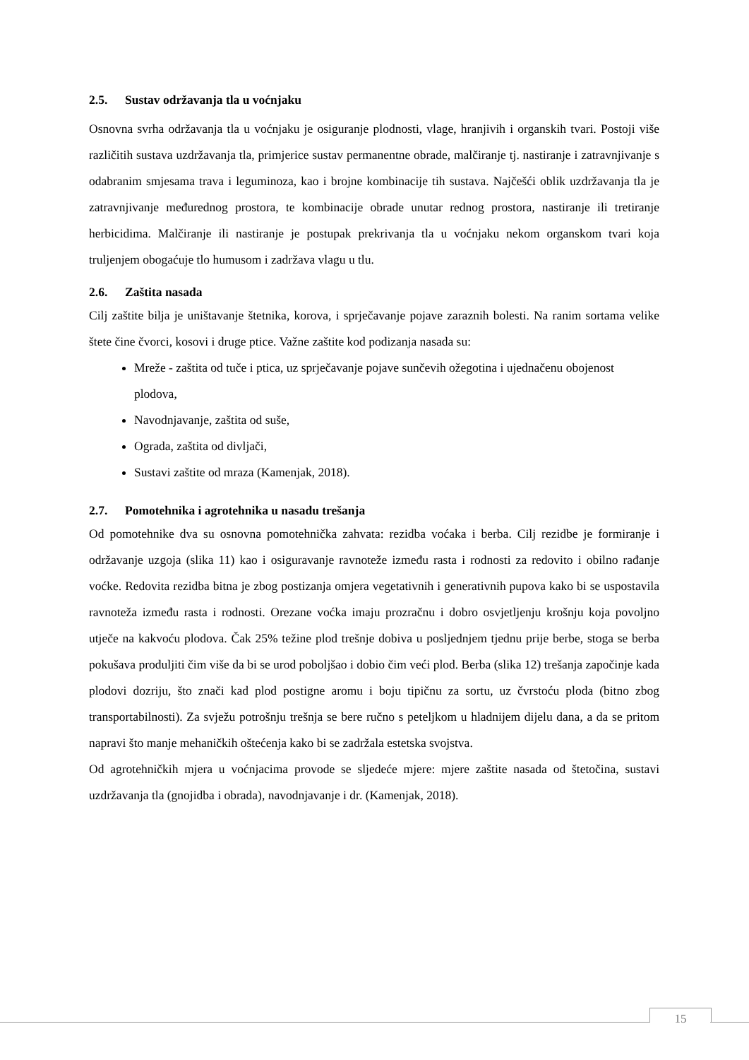2.5. Sustav održavanja tla u voćnjaku
Osnovna svrha održavanja tla u voćnjaku je osiguranje plodnosti, vlage, hranjivih i organskih tvari. Postoji više različitih sustava uzdržavanja tla, primjerice sustav permanentne obrade, malčiranje tj. nastiranje i zatravnjivanje s odabranim smjesama trava i leguminoza, kao i brojne kombinacije tih sustava. Najčešći oblik uzdržavanja tla je zatravnjivanje međurednog prostora, te kombinacije obrade unutar rednog prostora, nastiranje ili tretiranje herbicidima. Malčiranje ili nastiranje je postupak prekrivanja tla u voćnjaku nekom organskom tvari koja truljenjem obogaćuje tlo humusom i zadržava vlagu u tlu.
2.6. Zaštita nasada
Cilj zaštite bilja je uništavanje štetnika, korova, i sprječavanje pojave zaraznih bolesti. Na ranim sortama velike štete čine čvorci, kosovi i druge ptice. Važne zaštite kod podizanja nasada su:
Mreže - zaštita od tuče i ptica, uz sprječavanje pojave sunčevih ožegotina i ujednačenu obojenost plodova,
Navodnjavanje, zaštita od suše,
Ograda, zaštita od divljači,
Sustavi zaštite od mraza (Kamenjak, 2018).
2.7. Pomotehnika i agrotehnika u nasadu trešanja
Od pomotehnike dva su osnovna pomotehnička zahvata: rezidba voćaka i berba. Cilj rezidbe je formiranje i održavanje uzgoja (slika 11) kao i osiguravanje ravnoteže između rasta i rodnosti za redovito i obilno rađanje voćke. Redovita rezidba bitna je zbog postizanja omjera vegetativnih i generativnih pupova kako bi se uspostavila ravnoteža između rasta i rodnosti. Orezane voćka imaju prozračnu i dobro osvjetljenju krošnju koja povoljno utječe na kakvoću plodova. Čak 25% težine plod trešnje dobiva u posljednjem tjednu prije berbe, stoga se berba pokušava produljiti čim više da bi se urod poboljšao i dobio čim veći plod. Berba (slika 12) trešanja započinje kada plodovi dozriju, što znači kad plod postigne aromu i boju tipičnu za sortu, uz čvrstoću ploda (bitno zbog transportabilnosti). Za svježu potrošnju trešnja se bere ručno s peteljkom u hladnijem dijelu dana, a da se pritom napravi što manje mehaničkih oštećenja kako bi se zadržala estetska svojstva.
Od agrotehničkih mjera u voćnjacima provode se sljedeće mjere: mjere zaštite nasada od štetočina, sustavi uzdržavanja tla (gnojidba i obrada), navodnjavanje i dr. (Kamenjak, 2018).
15